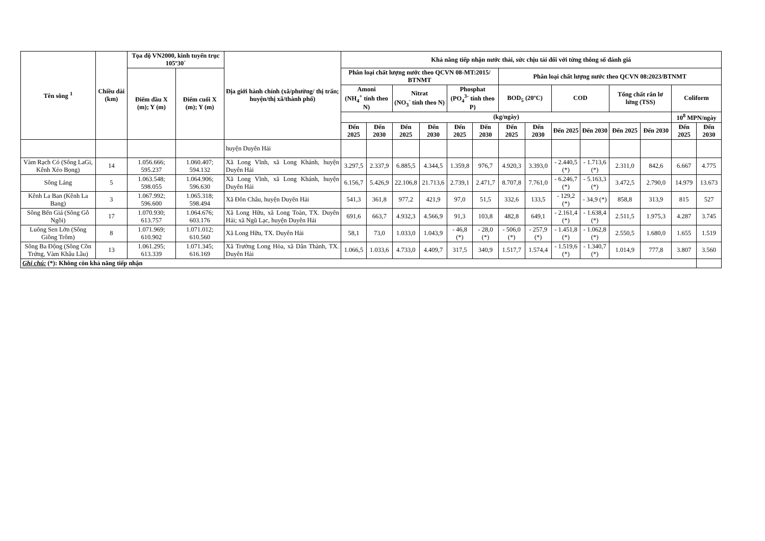| Tên sông <sup>1</sup> | Chiều dài (km) | Tọa độ VN2000, kinh tuyến trục 105º30´ | | Địa giới hành chính (xã/phường/ thị trấn; huyện/thị xã/thành phố) | Khả năng tiếp nhận nước thải, sức chịu tải đối với từng thông số đánh giá | | | | | | | | | | | | | |
| --- | --- | --- | --- | --- | --- | --- | --- | --- | --- | --- | --- | --- | --- | --- | --- | --- | --- | --- |
| | | Điểm đầu X (m); Y (m) | Điểm cuối X (m); Y (m) | | Phân loại chất lượng nước theo QCVN 08-MT:2015/ BTNMT | | | | | | Phân loại chất lượng nước theo QCVN 08:2023/BTNMT | | | | | | | |
| | | | | | Amoni (NH<sub>4</sub><sup>+</sup> tính theo N) | | Nitrat (NO<sub>3</sub><sup>-</sup> tính theo N) | | Phosphat (PO<sub>4</sub><sup>3-</sup> tính theo P) | | BOD<sub>5</sub> (20ºC) | | COD | | Tổng chất rắn lơ lửng (TSS) | | Coliform | |
| | | | | | (kg/ngày) | | | | | | | | | | | | 10<sup>8</sup> MPN/ngày | |
| | | | | | Đến 2025 | Đến 2030 | Đến 2025 | Đến 2030 | Đến 2025 | Đến 2030 | Đến 2025 | Đến 2030 | Đến 2025 | Đến 2030 | Đến 2025 | Đến 2030 | Đến 2025 | Đến 2030 |
| | | | | huyện Duyên Hải | | | | | | | | | | | | | | |
| Vàm Rạch Cỏ (Sông LaGi, Kênh Xẻo Bọng) | 14 | 1.056.666; 595.237 | 1.060.407; 594.132 | Xã Long Vĩnh, xã Long Khánh, huyện Duyên Hải | 3.297,5 | 2.337,9 | 6.885,5 | 4.344,5 | 1.359,8 | 976,7 | 4.920,3 | 3.393,0 | - 2.440,5 (*) | - 1.713,6 (*) | 2.311,0 | 842,6 | 6.667 | 4.775 |
| Sông Láng | 5 | 1.063.548; 598.055 | 1.064.906; 596.630 | Xã Long Vĩnh, xã Long Khánh, huyện Duyên Hải | 6.156,7 | 5.426,9 | 22.106,8 | 21.713,6 | 2.739,1 | 2.471,7 | 8.707,8 | 7.761,0 | - 6.246,7 (*) | - 5.163,3 (*) | 3.472,5 | 2.790,0 | 14.979 | 13.673 |
| Kênh La Ban (Kênh La Bang) | 3 | 1.067.992; 596.600 | 1.065.318; 598.494 | Xã Đôn Châu, huyện Duyên Hải | 541,3 | 361,8 | 977,2 | 421,9 | 97,0 | 51,5 | 332,6 | 133,5 | - 129,2 (*) | - 34,9 (*) | 858,8 | 313,9 | 815 | 527 |
| Sông Bến Giá (Sông Gỗ Ngồi) | 17 | 1.070.930; 613.757 | 1.064.676; 603.176 | Xã Long Hữu, xã Long Toàn, TX. Duyên Hải; xã Ngũ Lạc, huyện Duyên Hải | 691,6 | 663,7 | 4.932,3 | 4.566,9 | 91,3 | 103,8 | 482,8 | 649,1 | - 2.161,4 (*) | - 1.638,4 (*) | 2.511,5 | 1.975,3 | 4.287 | 3.745 |
| Luông Sen Lớn (Sông Giồng Trôm) | 8 | 1.071.969; 610.902 | 1.071.012; 610.560 | Xã Long Hữu, TX. Duyên Hải | 58,1 | 73,0 | 1.033,0 | 1.043,9 | - 46,8 (*) | - 28,0 (*) | - 506,0 (*) | - 257,9 (*) | - 1.451,8 (*) | - 1.062,8 (*) | 2.550,5 | 1.680,0 | 1.655 | 1.519 |
| Sông Ba Động (Sông Cồn Trứng, Vàm Khâu Lầu) | 13 | 1.061.295; 613.339 | 1.071.345; 616.169 | Xã Trường Long Hòa, xã Dân Thành, TX. Duyên Hải | 1.066,5 | 1.033,6 | 4.733,0 | 4.409,7 | 317,5 | 340,9 | 1.517,7 | 1.574,4 | - 1.519,6 (*) | - 1.340,7 (*) | 1.014,9 | 777,8 | 3.807 | 3.560 |
| Ghi chú: (*): Không còn khả năng tiếp nhận | | | | | | | | | | | | | | | | | | |